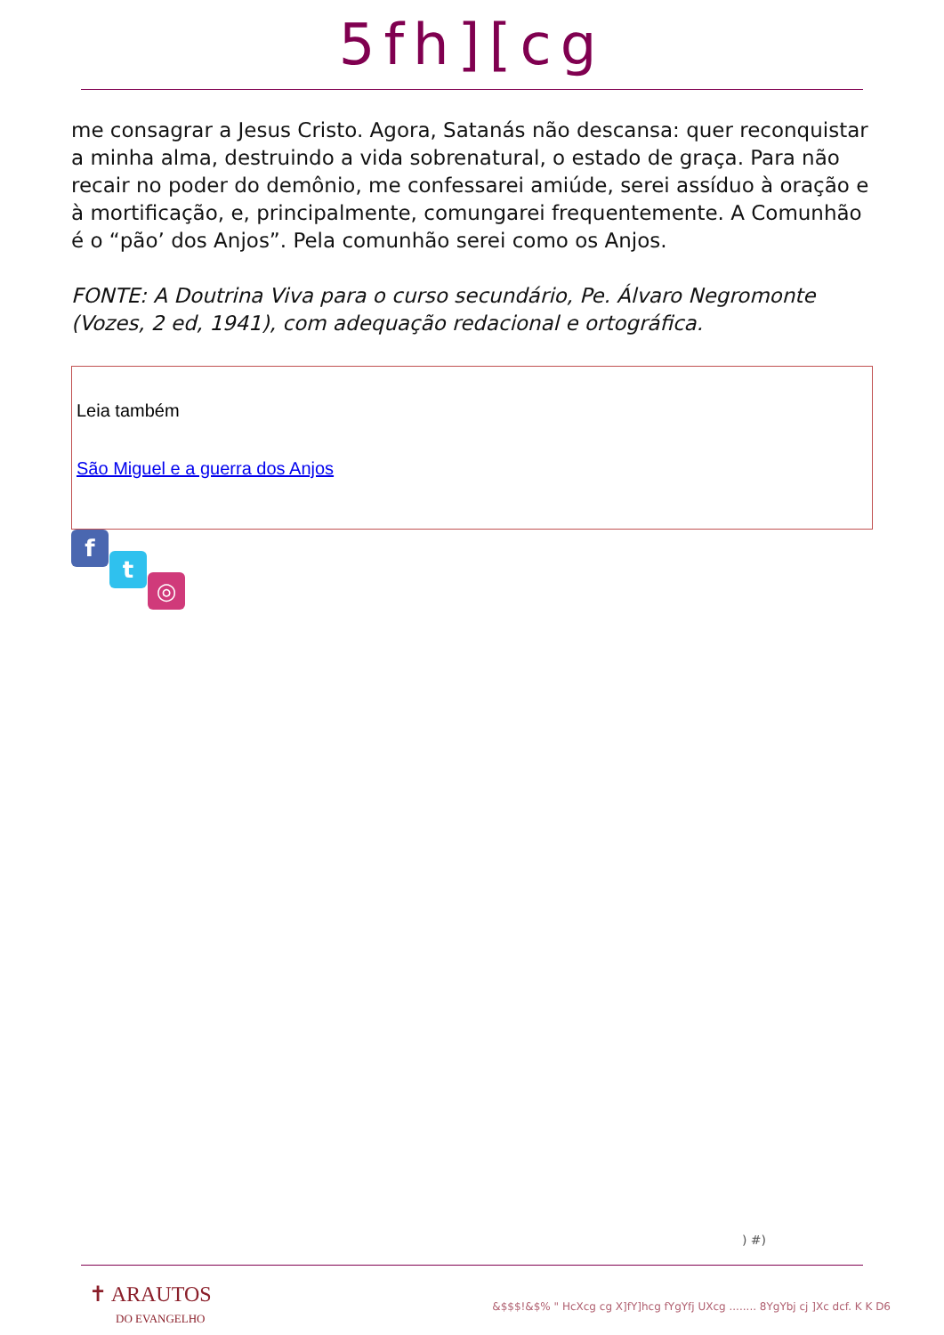5fh][cg
me consagrar a Jesus Cristo. Agora, Satanás não descansa: quer reconquistar a minha alma, destruindo a vida sobrenatural, o estado de graça. Para não recair no poder do demônio, me confessarei amiúde, serei assíduo à oração e à mortificação, e, principalmente, comungarei frequentemente. A Comunhão é o “pão’ dos Anjos”. Pela comunhão serei como os Anjos.
FONTE: A Doutrina Viva para o curso secundário, Pe. Álvaro Negromonte (Vozes, 2 ed, 1941), com adequação redacional e ortográfica.
Leia também
São Miguel e a guerra dos Anjos
f
t
◎
) #)
✝ ARAUTOS
DO EVANGELHO
&$$$!&$% " HcXcg cg X]fY]hcg fYgYfj UXcg ........ 8YgYbj cj ]Xc dcf. K K D6